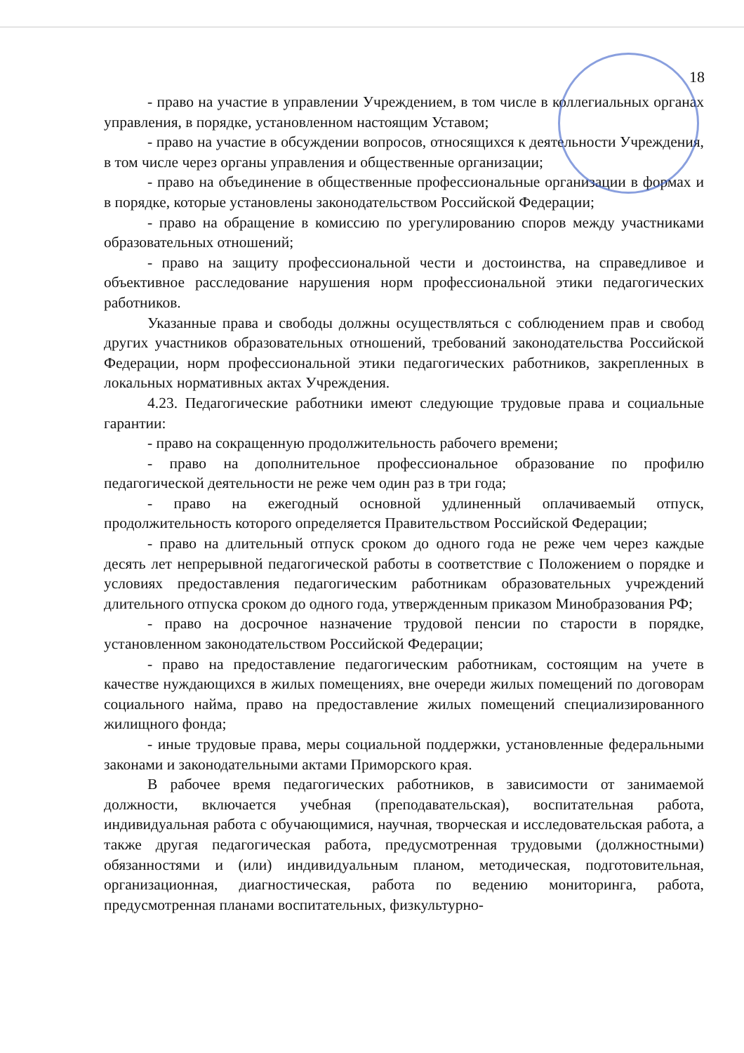18
- право на участие в управлении Учреждением, в том числе в коллегиальных органах управления, в порядке, установленном настоящим Уставом;
- право на участие в обсуждении вопросов, относящихся к деятельности Учреждения, в том числе через органы управления и общественные организации;
- право на объединение в общественные профессиональные организации в формах и в порядке, которые установлены законодательством Российской Федерации;
- право на обращение в комиссию по урегулированию споров между участниками образовательных отношений;
- право на защиту профессиональной чести и достоинства, на справедливое и объективное расследование нарушения норм профессиональной этики педагогических работников.
Указанные права и свободы должны осуществляться с соблюдением прав и свобод других участников образовательных отношений, требований законодательства Российской Федерации, норм профессиональной этики педагогических работников, закрепленных в локальных нормативных актах Учреждения.
4.23. Педагогические работники имеют следующие трудовые права и социальные гарантии:
- право на сокращенную продолжительность рабочего времени;
- право на дополнительное профессиональное образование по профилю педагогической деятельности не реже чем один раз в три года;
- право на ежегодный основной удлиненный оплачиваемый отпуск, продолжительность которого определяется Правительством Российской Федерации;
- право на длительный отпуск сроком до одного года не реже чем через каждые десять лет непрерывной педагогической работы в соответствие с Положением о порядке и условиях предоставления педагогическим работникам образовательных учреждений длительного отпуска сроком до одного года, утвержденным приказом Минобразования РФ;
- право на досрочное назначение трудовой пенсии по старости в порядке, установленном законодательством Российской Федерации;
- право на предоставление педагогическим работникам, состоящим на учете в качестве нуждающихся в жилых помещениях, вне очереди жилых помещений по договорам социального найма, право на предоставление жилых помещений специализированного жилищного фонда;
- иные трудовые права, меры социальной поддержки, установленные федеральными законами и законодательными актами Приморского края.
В рабочее время педагогических работников, в зависимости от занимаемой должности, включается учебная (преподавательская), воспитательная работа, индивидуальная работа с обучающимися, научная, творческая и исследовательская работа, а также другая педагогическая работа, предусмотренная трудовыми (должностными) обязанностями и (или) индивидуальным планом, методическая, подготовительная, организационная, диагностическая, работа по ведению мониторинга, работа, предусмотренная планами воспитательных, физкультурно-